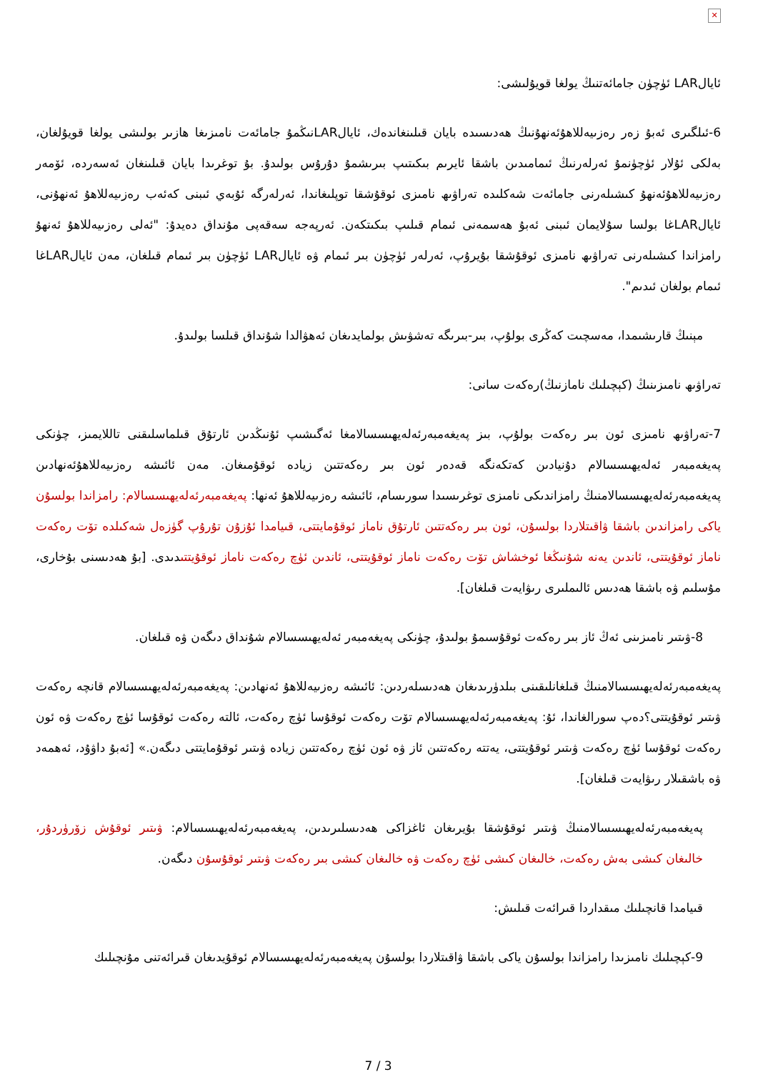✕
ئايالLAR ئۈچۈن جامائەتنىڭ يولغا قويۇلىشى:
6-ئىلگىرى ئەبۇ زەر رەزىيەللاھۇئەنھۇنىڭ ھەدىسىدە بايان قىلىنغاندەك، ئايالLARنىڭمۇ جامائەت نامىزىغا ھازىر بولىشى يولغا قويۇلغان، بەلكى ئۇلار ئۈچۈنمۇ ئەرلەرنىڭ ئىمامىدىن باشقا ئايرىم بىكىتىپ بىرىشمۇ دۇرۇس بولىدۇ. بۇ توغرىدا بايان قىلىنغان ئەسەردە، ئۆمەر رەزىيەللاھۇئەنھۇ كىشىلەرنى جامائەت شەكلىدە تەراۋىھ نامىزى ئوقۇشقا توپلىغاندا، ئەرلەرگە ئۇبەي ئىبنى كەئەب رەزىيەللاھۇ ئەنھۇنى، ئايالLARغا بولسا سۇلايمان ئىبنى ئەبۇ ھەسمەنى ئىمام قىلىپ بىكىتكەن. ئەرپەجە سەقەپى مۇنداق دەيدۇ: "ئەلى رەزىيەللاھۇ ئەنھۇ رامزاندا كىشىلەرنى تەراۋىھ نامىزى ئوقۇشقا بۇيرۇپ، ئەرلەر ئۈچۈن بىر ئىمام ۋە ئايالLAR ئۈچۈن بىر ئىمام قىلغان، مەن ئايالLARغا ئىمام بولغان ئىدىم".
مېنىڭ قارىشىمدا، مەسچىت كەڭرى بولۇپ، بىر-بىرىگە تەشۋىش بولمايدىغان ئەھۋالدا شۇنداق قىلسا بولىدۇ.
تەراۋىھ نامىزىنىڭ (كېچىلىك نامازنىڭ)رەكەت سانى:
7-تەراۋىھ نامىزى ئون بىر رەكەت بولۇپ، بىز پەيغەمبەرئەلەيھىسسالامغا ئەگىشىپ ئۇنىڭدىن ئارتۇق قىلماسلىقنى تاللايمىز، چۈنكى پەيغەمبەر ئەلەيھىسسالام دۇنيادىن كەتكەنگە قەدەر ئون بىر رەكەتتىن زيادە ئوقۇمىغان. مەن ئائىشە رەزىيەللاھۇئەنھادىن پەيغەمبەرئەلەيھىسسالامنىڭ رامزاندىكى نامىزى توغرىسىدا سورىسام، ئائىشە رەزىيەللاھۇ ئەنھا: پەيغەمبەرئەلەيھىسسالام: رامزاندا بولسۇن ياكى رامزاندىن باشقا ۋاقىتلاردا بولسۇن، ئون بىر رەكەتتىن ئارتۇق ناماز ئوقۇمايتتى، قىيامدا ئۇزۇن تۇرۇپ گۈزەل شەكىلدە تۆت رەكەت ناماز ئوقۇيتتى، ئاندىن يەنە شۇنىڭغا ئوخشاش تۆت رەكەت ناماز ئوقۇيتتى، ئاندىن ئۈچ رەكەت ناماز ئوقۇيتتىدىدى. [بۇ ھەدىسنى بۇخارى، مۇسلىم ۋە باشقا ھەدىس ئالىملىرى رىۋايەت قىلغان].
8-ۋىتىر نامىزىنى ئەڭ ئاز بىر رەكەت ئوقۇسىمۇ بولىدۇ، چۈنكى پەيغەمبەر ئەلەيھىسسالام شۇنداق دىگەن ۋە قىلغان.
پەيغەمبەرئەلەيھىسسالامنىڭ قىلغانلىقىنى بىلدۈرىدىغان ھەدىسلەردىن: ئائىشە رەزىيەللاھۇ ئەنھادىن: پەيغەمبەرئەلەيھىسسالام قانچە رەكەت ۋىتىر ئوقۇيتتى؟دەپ سورالغاندا، ئۇ: پەيغەمبەرئەلەيھىسسالام تۆت رەكەت ئوقۇسا ئۈچ رەكەت، ئالتە رەكەت ئوقۇسا ئۈچ رەكەت ۋە ئون رەكەت ئوقۇسا ئۈچ رەكەت ۋىتىر ئوقۇيتتى، يەتتە رەكەتتىن ئاز ۋە ئون ئۈچ رەكەتتىن زيادە ۋىتىر ئوقۇمايتتى دىگەن.» [ئەبۇ داۋۇد، ئەھمەد ۋە باشقىلار رىۋايەت قىلغان].
پەيغەمبەرئەلەيھىسسالامنىڭ ۋىتىر ئوقۇشقا بۇيرىغان ئاغزاكى ھەدىسلىرىدىن، پەيغەمبەرئەلەيھىسسالام: ۋىتىر ئوقۇش زۆرۈردۇر، خالىغان كىشى بەش رەكەت، خالىغان كىشى ئۈچ رەكەت ۋە خالىغان كىشى بىر رەكەت ۋىتىر ئوقۇسۇن دىگەن.
قىيامدا قانچىلىك مىقداردا قىرائەت قىلىش:
9-كېچىلىك نامىزىدا رامزاندا بولسۇن ياكى باشقا ۋاقىتلاردا بولسۇن پەيغەمبەرئەلەيھىسسالام ئوقۇيدىغان قىرائەتنى مۇنچىلىك
7 / 3